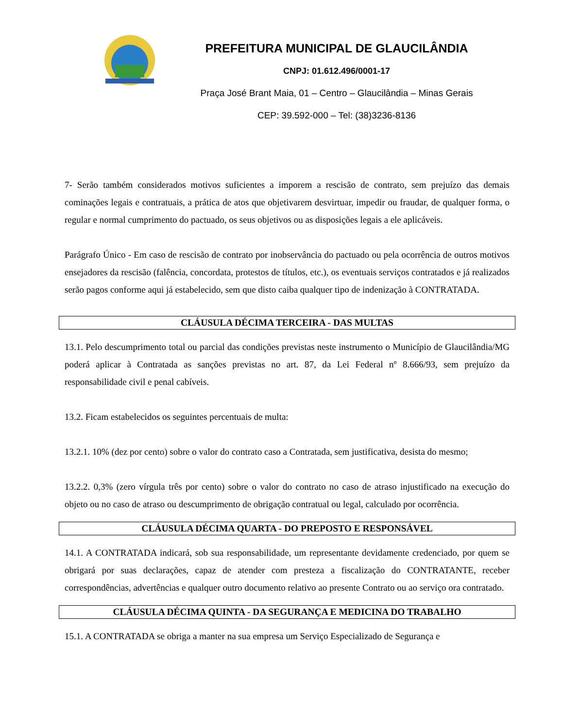PREFEITURA MUNICIPAL DE GLAUCILÂNDIA
CNPJ: 01.612.496/0001-17
Praça José Brant Maia, 01 – Centro – Glaucilândia – Minas Gerais
CEP: 39.592-000 – Tel: (38)3236-8136
7- Serão também considerados motivos suficientes a imporem a rescisão de contrato, sem prejuízo das demais cominações legais e contratuais, a prática de atos que objetivarem desvirtuar, impedir ou fraudar, de qualquer forma, o regular e normal cumprimento do pactuado, os seus objetivos ou as disposições legais a ele aplicáveis.
Parágrafo Único - Em caso de rescisão de contrato por inobservância do pactuado ou pela ocorrência de outros motivos ensejadores da rescisão (falência, concordata, protestos de títulos, etc.), os eventuais serviços contratados e já realizados serão pagos conforme aqui já estabelecido, sem que disto caiba qualquer tipo de indenização à CONTRATADA.
CLÁUSULA DÉCIMA TERCEIRA - DAS MULTAS
13.1. Pelo descumprimento total ou parcial das condições previstas neste instrumento o Município de Glaucilândia/MG poderá aplicar à Contratada as sanções previstas no art. 87, da Lei Federal nº 8.666/93, sem prejuízo da responsabilidade civil e penal cabíveis.
13.2. Ficam estabelecidos os seguintes percentuais de multa:
13.2.1. 10% (dez por cento) sobre o valor do contrato caso a Contratada, sem justificativa, desista do mesmo;
13.2.2. 0,3% (zero vírgula três por cento) sobre o valor do contrato no caso de atraso injustificado na execução do objeto ou no caso de atraso ou descumprimento de obrigação contratual ou legal, calculado por ocorrência.
CLÁUSULA DÉCIMA QUARTA - DO PREPOSTO E RESPONSÁVEL
14.1. A CONTRATADA indicará, sob sua responsabilidade, um representante devidamente credenciado, por quem se obrigará por suas declarações, capaz de atender com presteza a fiscalização do CONTRATANTE, receber correspondências, advertências e qualquer outro documento relativo ao presente Contrato ou ao serviço ora contratado.
CLÁUSULA DÉCIMA QUINTA - DA SEGURANÇA E MEDICINA DO TRABALHO
15.1. A CONTRATADA se obriga a manter na sua empresa um Serviço Especializado de Segurança e